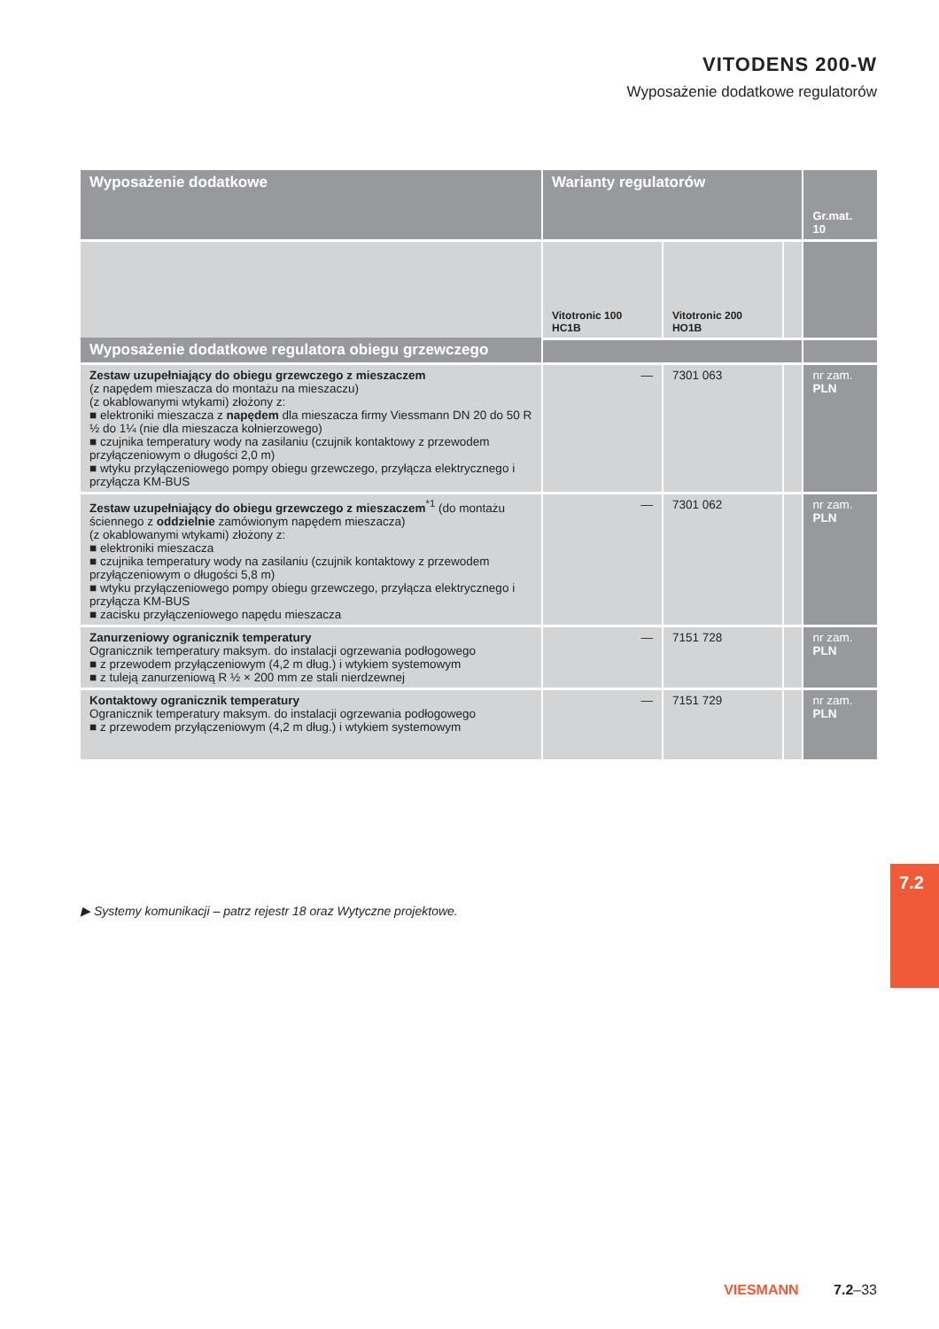VITODENS 200-W
Wyposażenie dodatkowe regulatorów
| Wyposażenie dodatkowe | Warianty regulatorów | | | Gr.mat. 10 |
| --- | --- | --- | --- | --- |
| | Vitotronic 100 HC1B | Vitotronic 200 HO1B | | |
| Wyposażenie dodatkowe regulatora obiegu grzewczego | | | | |
| Zestaw uzupełniający do obiegu grzewczego z mieszaczem (z napędem mieszacza do montażu na mieszaczu) (z okablowanymi wtykami) złożony z: ■ elektroniki mieszacza z napędem dla mieszacza firmy Viessmann DN 20 do 50 R ½ do 1¼ (nie dla mieszacza kołnierzowego) ■ czujnika temperatury wody na zasilaniu (czujnik kontaktowy z przewodem przyłączeniowym o długości 2,0 m) ■ wtyku przyłączeniowego pompy obiegu grzewczego, przyłącza elektrycznego i przyłącza KM-BUS | — | 7301 063 | | nr zam. PLN |
| Zestaw uzupełniający do obiegu grzewczego z mieszaczem<sup>*1</sup> (do montażu ściennego z oddzielnie zamówionym napędem mieszacza) (z okablowanymi wtykami) złożony z: ■ elektroniki mieszacza ■ czujnika temperatury wody na zasilaniu (czujnik kontaktowy z przewodem przyłączeniowym o długości 5,8 m) ■ wtyku przyłączeniowego pompy obiegu grzewczego, przyłącza elektrycznego i przyłącza KM-BUS ■ zacisku przyłączeniowego napędu mieszacza | — | 7301 062 | | nr zam. PLN |
| Zanurzeniowy ogranicznik temperatury Ogranicznik temperatury maksym. do instalacji ogrzewania podłogowego ■ z przewodem przyłączeniowym (4,2 m dług.) i wtykiem systemowym ■ z tuleją zanurzeniową R ½ × 200 mm ze stali nierdzewnej | — | 7151 728 | | nr zam. PLN |
| Kontaktowy ogranicznik temperatury Ogranicznik temperatury maksym. do instalacji ogrzewania podłogowego ■ z przewodem przyłączeniowym (4,2 m dług.) i wtykiem systemowym | — | 7151 729 | | nr zam. PLN |
▶ Systemy komunikacji – patrz rejestr 18 oraz Wytyczne projektowe.
7.2
VIESMANN 7.2–33